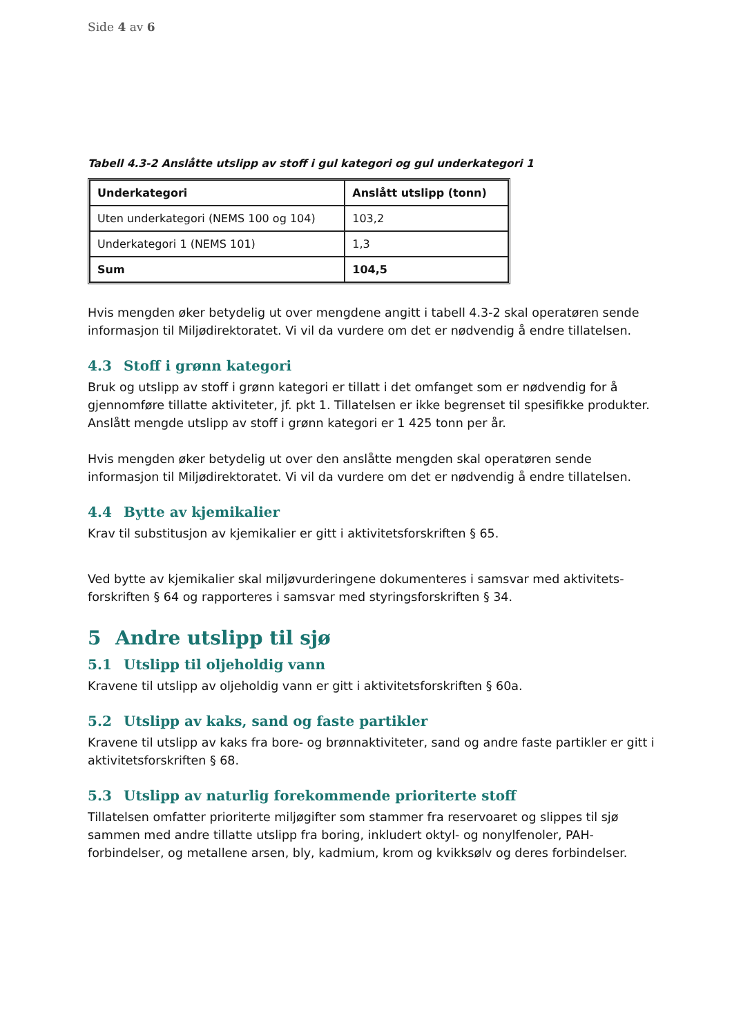Side 4 av 6
Tabell 4.3-2 Anslåtte utslipp av stoff i gul kategori og gul underkategori 1
| Underkategori | Anslått utslipp (tonn) |
| --- | --- |
| Uten underkategori (NEMS 100 og 104) | 103,2 |
| Underkategori 1 (NEMS 101) | 1,3 |
| Sum | 104,5 |
Hvis mengden øker betydelig ut over mengdene angitt i tabell 4.3-2 skal operatøren sende informasjon til Miljødirektoratet. Vi vil da vurdere om det er nødvendig å endre tillatelsen.
4.3 Stoff i grønn kategori
Bruk og utslipp av stoff i grønn kategori er tillatt i det omfanget som er nødvendig for å gjennomføre tillatte aktiviteter, jf. pkt 1. Tillatelsen er ikke begrenset til spesifikke produkter. Anslått mengde utslipp av stoff i grønn kategori er 1 425 tonn per år.
Hvis mengden øker betydelig ut over den anslåtte mengden skal operatøren sende informasjon til Miljødirektoratet. Vi vil da vurdere om det er nødvendig å endre tillatelsen.
4.4 Bytte av kjemikalier
Krav til substitusjon av kjemikalier er gitt i aktivitetsforskriften § 65.
Ved bytte av kjemikalier skal miljøvurderingene dokumenteres i samsvar med aktivitets-forskriften § 64 og rapporteres i samsvar med styringsforskriften § 34.
5 Andre utslipp til sjø
5.1 Utslipp til oljeholdig vann
Kravene til utslipp av oljeholdig vann er gitt i aktivitetsforskriften § 60a.
5.2 Utslipp av kaks, sand og faste partikler
Kravene til utslipp av kaks fra bore- og brønnaktiviteter, sand og andre faste partikler er gitt i aktivitetsforskriften § 68.
5.3 Utslipp av naturlig forekommende prioriterte stoff
Tillatelsen omfatter prioriterte miljøgifter som stammer fra reservoaret og slippes til sjø sammen med andre tillatte utslipp fra boring, inkludert oktyl- og nonylfenoler, PAH-forbindelser, og metallene arsen, bly, kadmium, krom og kvikksølv og deres forbindelser.